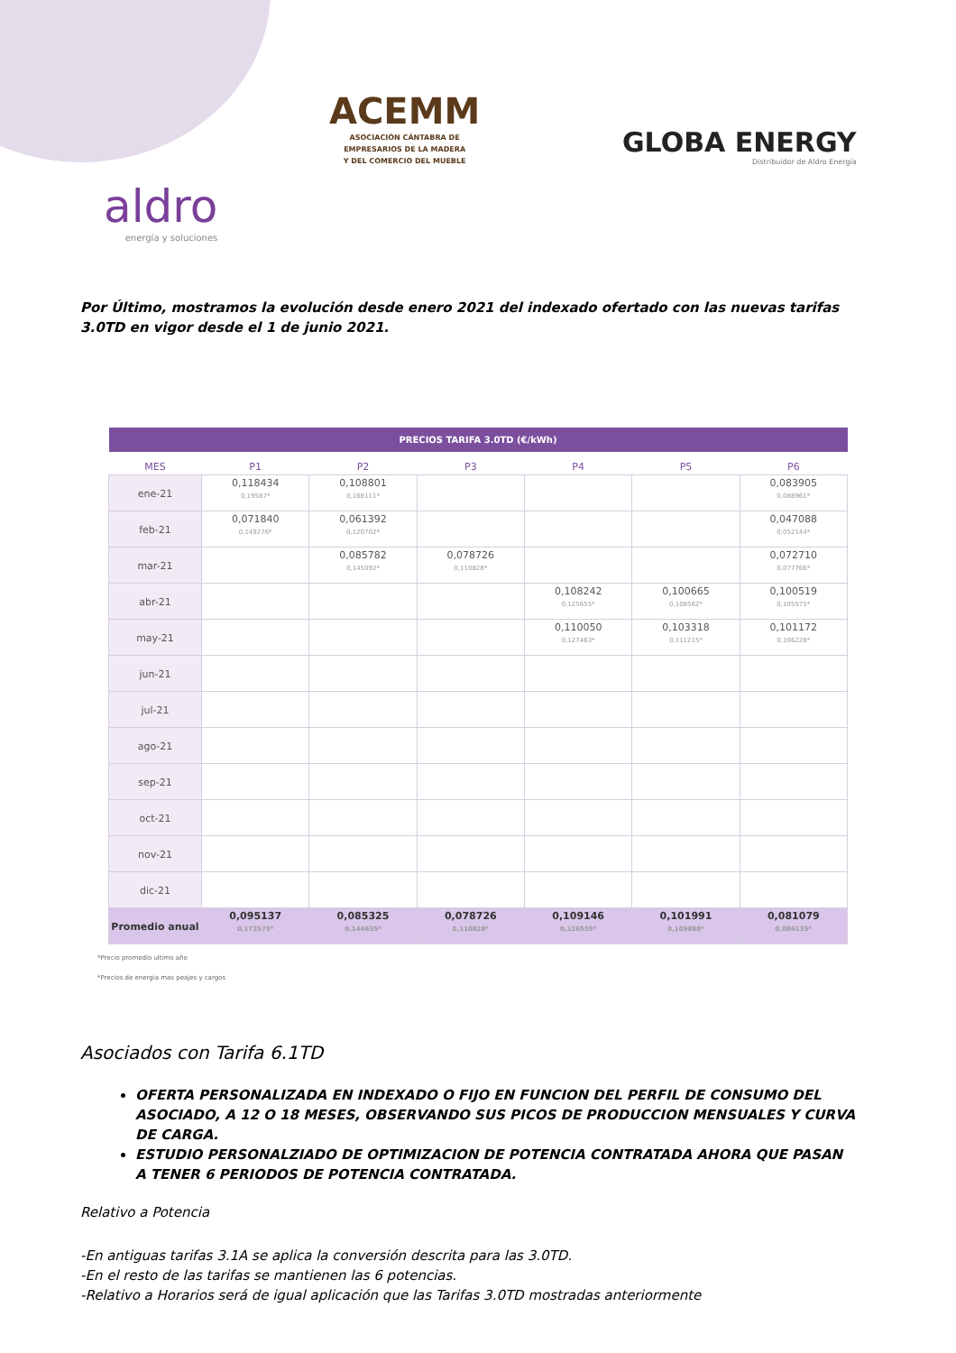ACEMM
ASOCIACIÓN CÁNTABRA DE
EMPRESARIOS DE LA MADERA
Y DEL COMERCIO DEL MUEBLE
GLOBA ENERGY
Distribuidor de Aldro Energía
aldro
energía y soluciones
Por Último, mostramos la evolución desde enero 2021 del indexado ofertado con las nuevas tarifas 3.0TD en vigor desde el 1 de junio 2021.
| PRECIOS TARIFA 3.0TD (€/kWh) | | | | | | |
| --- | --- | --- | --- | --- | --- | --- |
| MES | P1 | P2 | P3 | P4 | P5 | P6 |
| ene-21 | 0,118434 0,19587* | 0,108801 0,168111* | | | | 0,083905 0,088961* |
| feb-21 | 0,071840 0,149276* | 0,061392 0,120702* | | | | 0,047088 0,052144* |
| mar-21 | | 0,085782 0,145092* | 0,078726 0,110828* | | | 0,072710 0,077766* |
| abr-21 | | | | 0,108242 0,125655* | 0,100665 0,108562* | 0,100519 0,105575* |
| may-21 | | | | 0,110050 0,127463* | 0,103318 0,111215* | 0,101172 0,106228* |
| jun-21 | | | | | | |
| jul-21 | | | | | | |
| ago-21 | | | | | | |
| sep-21 | | | | | | |
| oct-21 | | | | | | |
| nov-21 | | | | | | |
| dic-21 | | | | | | |
| Promedio anual | 0,095137 0,172573* | 0,085325 0,144635* | 0,078726 0,110828* | 0,109146 0,126559* | 0,101991 0,109888* | 0,081079 0,086135* |
*Precio promedio ultimo año
*Precios de energia mas peajes y cargos
Asociados con Tarifa 6.1TD
OFERTA PERSONALIZADA EN INDEXADO O FIJO EN FUNCION DEL PERFIL DE CONSUMO DEL ASOCIADO, A 12 O 18 MESES, OBSERVANDO SUS PICOS DE PRODUCCION MENSUALES Y CURVA DE CARGA.
ESTUDIO PERSONALZIADO DE OPTIMIZACION DE POTENCIA CONTRATADA AHORA QUE PASAN A TENER 6 PERIODOS DE POTENCIA CONTRATADA.
Relativo a Potencia
-En antiguas tarifas 3.1A se aplica la conversión descrita para las 3.0TD.
-En el resto de las tarifas se mantienen las 6 potencias.
-Relativo a Horarios será de igual aplicación que las Tarifas 3.0TD mostradas anteriormente